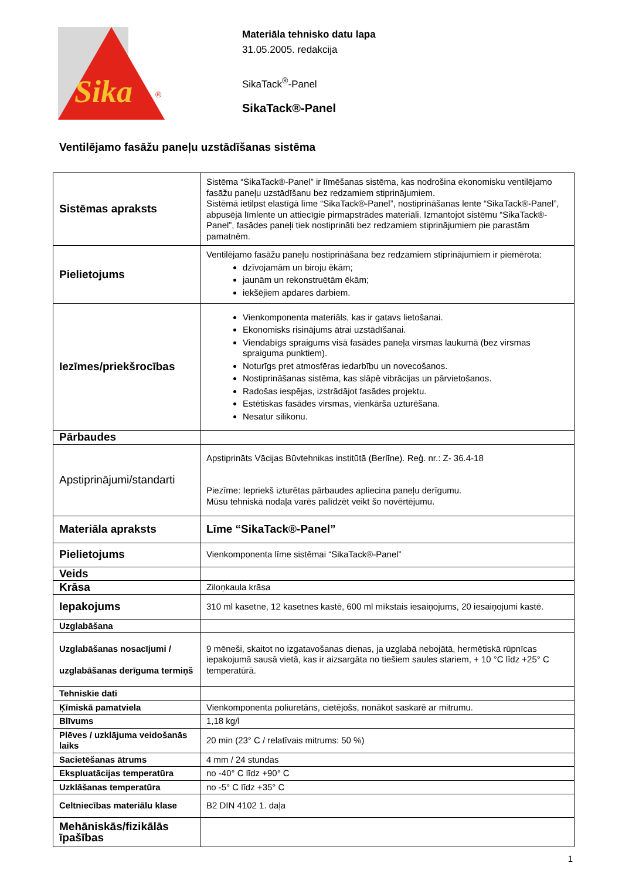Sika
®
Materiāla tehnisko datu lapa
31.05.2005. redakcija
SikaTack<sup>®</sup>-Panel
SikaTack®-Panel
Ventilējamo fasāžu paneļu uzstādīšanas sistēma
| Sistēmas apraksts | Sistēma “SikaTack®-Panel” ir līmēšanas sistēma, kas nodrošina ekonomisku ventilējamo fasāžu paneļu uzstādīšanu bez redzamiem stiprinājumiem. Sistēmā ietilpst elastīgā līme “SikaTack®-Panel”, nostiprināšanas lente “SikaTack®-Panel”, abpusējā līmlente un attiecīgie pirmapstrādes materiāli. Izmantojot sistēmu “SikaTack®-Panel”, fasādes paneļi tiek nostiprināti bez redzamiem stiprinājumiem pie parastām pamatnēm. |
| Pielietojums | Ventilējamo fasāžu paneļu nostiprināšana bez redzamiem stiprinājumiem ir piemērota: dzīvojamām un biroju ēkām; jaunām un rekonstruētām ēkām; iekšējiem apdares darbiem. |
| Iezīmes/priekšrocības | Vienkomponenta materiāls, kas ir gatavs lietošanai. Ekonomisks risinājums ātrai uzstādīšanai. Viendabīgs spraigums visā fasādes paneļa virsmas laukumā (bez virsmas spraiguma punktiem). Noturīgs pret atmosfēras iedarbību un novecošanos. Nostiprināšanas sistēma, kas slāpē vibrācijas un pārvietošanos. Radošas iespējas, izstrādājot fasādes projektu. Estētiskas fasādes virsmas, vienkārša uzturēšana. Nesatur silikonu. |
| Pārbaudes | |
| Apstiprinājumi/standarti | Apstiprināts Vācijas Būvtehnikas institūtā (Berlīne). Reģ. nr.: Z- 36.4-18 Piezīme: Iepriekš izturētas pārbaudes apliecina paneļu derīgumu. Mūsu tehniskā nodaļa varēs palīdzēt veikt šo novērtējumu. |
| Materiāla apraksts | Līme “SikaTack®-Panel” |
| Pielietojums | Vienkomponenta līme sistēmai “SikaTack®-Panel” |
| Veids | |
| Krāsa | Ziloņkaula krāsa |
| Iepakojums | 310 ml kasetne, 12 kasetnes kastē, 600 ml mīkstais iesaiņojums, 20 iesaiņojumi kastē. |
| Uzglabāšana | |
| Uzglabāšanas nosacījumi / uzglabāšanas derīguma termiņš | 9 mēneši, skaitot no izgatavošanas dienas, ja uzglabā nebojātā, hermētiskā rūpnīcas iepakojumā sausā vietā, kas ir aizsargāta no tiešiem saules stariem, + 10 °C līdz +25° C temperatūrā. |
| Tehniskie dati | |
| Ķīmiskā pamatviela | Vienkomponenta poliuretāns, cietējošs, nonākot saskarē ar mitrumu. |
| Blīvums | 1,18 kg/l |
| Plēves / uzklājuma veidošanās laiks | 20 min (23° C / relatīvais mitrums: 50 %) |
| Sacietēšanas ātrums | 4 mm / 24 stundas |
| Ekspluatācijas temperatūra | no -40° C līdz +90° C |
| Uzklāšanas temperatūra | no -5° C līdz +35° C |
| Celtniecības materiālu klase | B2 DIN 4102 1. daļa |
| Mehāniskās/fizikālās īpašības | |
1